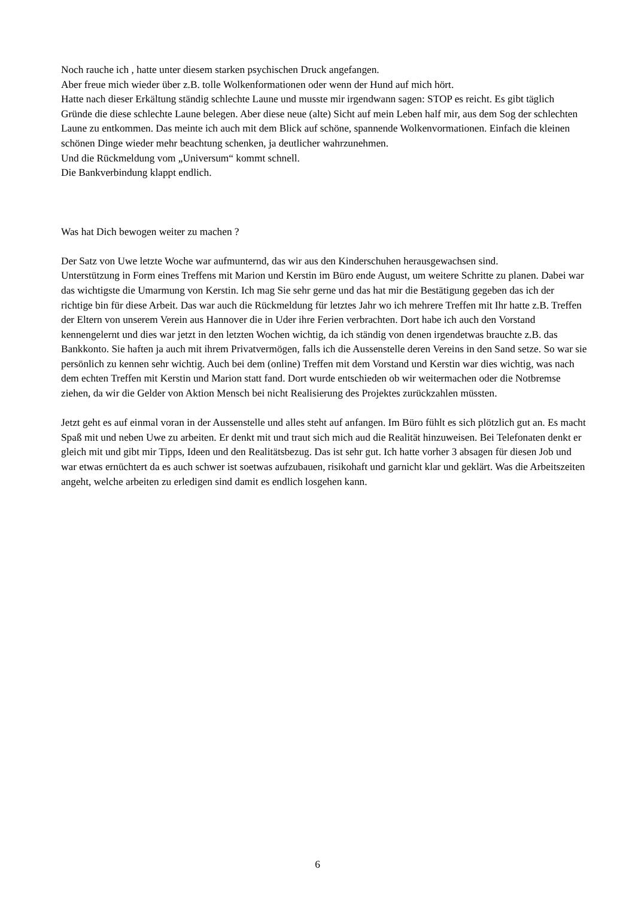Noch rauche ich , hatte unter diesem starken psychischen Druck angefangen.
Aber freue mich wieder über z.B. tolle Wolkenformationen oder wenn der Hund auf mich hört.
Hatte nach dieser Erkältung ständig schlechte Laune und musste mir irgendwann sagen: STOP es reicht. Es gibt täglich Gründe die diese schlechte Laune belegen. Aber diese neue (alte) Sicht auf mein Leben half mir, aus dem Sog der schlechten Laune zu entkommen. Das meinte ich auch mit dem Blick auf schöne, spannende Wolkenvormationen. Einfach die kleinen schönen Dinge wieder mehr beachtung schenken, ja deutlicher wahrzunehmen.
Und die Rückmeldung vom „Universum“ kommt schnell.
Die Bankverbindung klappt endlich.
Was hat Dich bewogen weiter zu machen ?
Der Satz von Uwe letzte Woche war aufmunternd, das wir aus den Kinderschuhen herausgewachsen sind.
Unterstützung in Form eines Treffens mit Marion und Kerstin im Büro ende August, um weitere Schritte zu planen. Dabei war das wichtigste die Umarmung von Kerstin. Ich mag Sie sehr gerne und das hat mir die Bestätigung gegeben das ich der richtige bin für diese Arbeit. Das war auch die Rückmeldung für letztes Jahr wo ich mehrere Treffen mit Ihr hatte z.B. Treffen der Eltern von unserem Verein aus Hannover die in Uder ihre Ferien verbrachten. Dort habe ich auch den Vorstand kennengelernt und dies war jetzt in den letzten Wochen wichtig, da ich ständig von denen irgendetwas brauchte z.B. das Bankkonto. Sie haften ja auch mit ihrem Privatvermögen, falls ich die Aussenstelle deren Vereins in den Sand setze. So war sie persönlich zu kennen sehr wichtig. Auch bei dem (online) Treffen mit dem Vorstand und Kerstin war dies wichtig, was nach dem echten Treffen mit Kerstin und Marion statt fand. Dort wurde entschieden ob wir weitermachen oder die Notbremse ziehen, da wir die Gelder von Aktion Mensch bei nicht Realisierung des Projektes zurückzahlen müssten.
Jetzt geht es auf einmal voran in der Aussenstelle und alles steht auf anfangen. Im Büro fühlt es sich plötzlich gut an. Es macht Spaß mit und neben Uwe zu arbeiten. Er denkt mit und traut sich mich aud die Realität hinzuweisen. Bei Telefonaten denkt er gleich mit und gibt mir Tipps, Ideen und den Realitätsbezug. Das ist sehr gut. Ich hatte vorher 3 absagen für diesen Job und war etwas ernüchtert da es auch schwer ist soetwas aufzubauen, risikohaft und garnicht klar und geklärt. Was die Arbeitszeiten angeht, welche arbeiten zu erledigen sind damit es endlich losgehen kann.
6